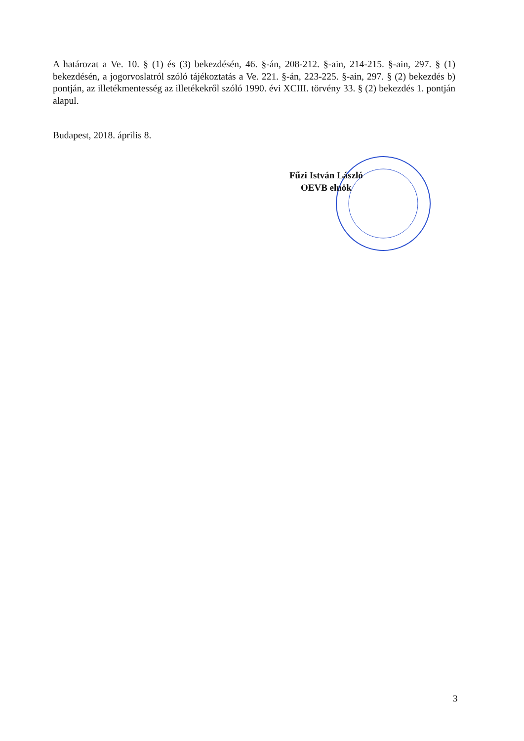A határozat a Ve. 10. § (1) és (3) bekezdésén, 46. §-án, 208-212. §-ain, 214-215. §-ain, 297. § (1) bekezdésén, a jogorvoslatról szóló tájékoztatás a Ve. 221. §-án, 223-225. §-ain, 297. § (2) bekezdés b) pontján, az illetékmentesség az illetékekről szóló 1990. évi XCIII. törvény 33. § (2) bekezdés 1. pontján alapul.
Budapest, 2018. április 8.
Fűzi István László
OEVB elnök
3